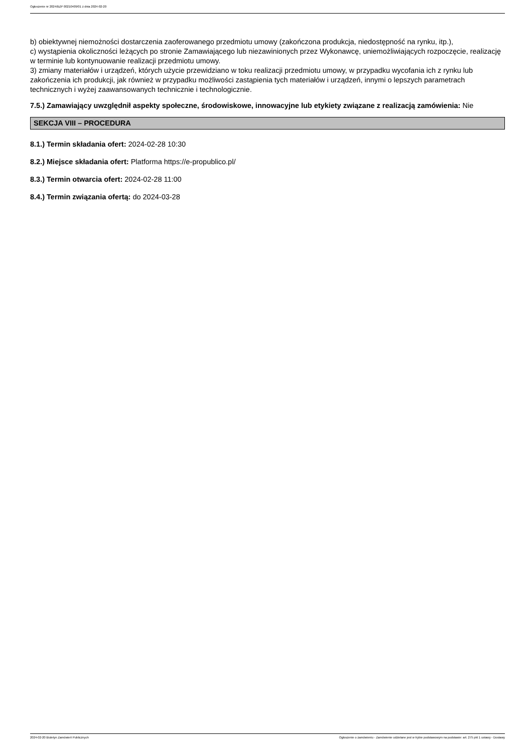Ogłoszenie nr 2024/BZP 00210409/01 z dnia 2024-02-20
b) obiektywnej niemożności dostarczenia zaoferowanego przedmiotu umowy (zakończona produkcja, niedostępność na rynku, itp.),
c) wystąpienia okoliczności leżących po stronie Zamawiającego lub niezawinionych przez Wykonawcę, uniemożliwiających rozpoczęcie, realizację w terminie lub kontynuowanie realizacji przedmiotu umowy.
3) zmiany materiałów i urządzeń, których użycie przewidziano w toku realizacji przedmiotu umowy, w przypadku wycofania ich z rynku lub zakończenia ich produkcji, jak również w przypadku możliwości zastąpienia tych materiałów i urządzeń, innymi o lepszych parametrach technicznych i wyżej zaawansowanych technicznie i technologicznie.
7.5.) Zamawiający uwzględnił aspekty społeczne, środowiskowe, innowacyjne lub etykiety związane z realizacją zamówienia: Nie
SEKCJA VIII – PROCEDURA
8.1.) Termin składania ofert: 2024-02-28 10:30
8.2.) Miejsce składania ofert: Platforma https://e-propublico.pl/
8.3.) Termin otwarcia ofert: 2024-02-28 11:00
8.4.) Termin związania ofertą: do 2024-03-28
2024-02-20 Biuletyn Zamówień Publicznych Ogłoszenie o zamówieniu - Zamówienie udzielane jest w trybie podstawowym na podstawie: art. 275 pkt 1 ustawy - Dostawy